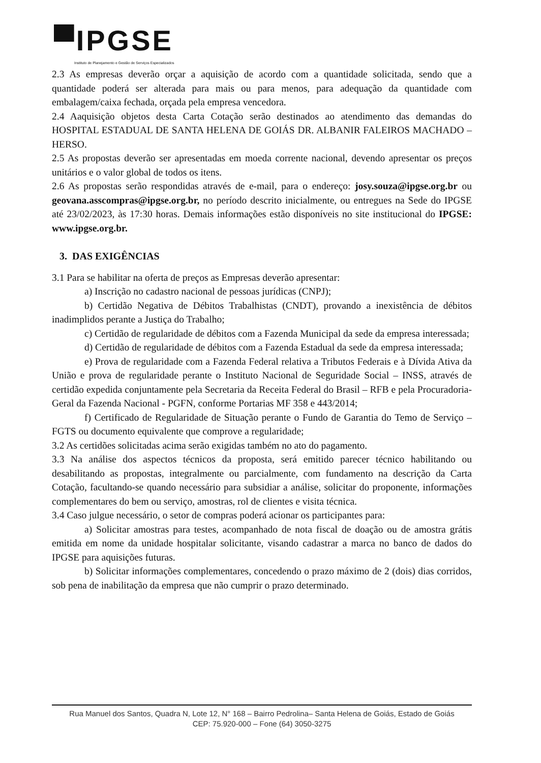▀IPGSE
Instituto de Planejamento e Gestão de Serviços Especializados
2.3 As empresas deverão orçar a aquisição de acordo com a quantidade solicitada, sendo que a quantidade poderá ser alterada para mais ou para menos, para adequação da quantidade com embalagem/caixa fechada, orçada pela empresa vencedora.
2.4 Aaquisição objetos desta Carta Cotação serão destinados ao atendimento das demandas do HOSPITAL ESTADUAL DE SANTA HELENA DE GOIÁS DR. ALBANIR FALEIROS MACHADO – HERSO.
2.5 As propostas deverão ser apresentadas em moeda corrente nacional, devendo apresentar os preços unitários e o valor global de todos os itens.
2.6 As propostas serão respondidas através de e-mail, para o endereço: josy.souza@ipgse.org.br ou geovana.asscompras@ipgse.org.br, no período descrito inicialmente, ou entregues na Sede do IPGSE até 23/02/2023, às 17:30 horas. Demais informações estão disponíveis no site institucional do IPGSE: www.ipgse.org.br.
3. DAS EXIGÊNCIAS
3.1 Para se habilitar na oferta de preços as Empresas deverão apresentar:
a) Inscrição no cadastro nacional de pessoas jurídicas (CNPJ);
b) Certidão Negativa de Débitos Trabalhistas (CNDT), provando a inexistência de débitos inadimplidos perante a Justiça do Trabalho;
c) Certidão de regularidade de débitos com a Fazenda Municipal da sede da empresa interessada;
d) Certidão de regularidade de débitos com a Fazenda Estadual da sede da empresa interessada;
e) Prova de regularidade com a Fazenda Federal relativa a Tributos Federais e à Dívida Ativa da União e prova de regularidade perante o Instituto Nacional de Seguridade Social – INSS, através de certidão expedida conjuntamente pela Secretaria da Receita Federal do Brasil – RFB e pela Procuradoria-Geral da Fazenda Nacional - PGFN, conforme Portarias MF 358 e 443/2014;
f) Certificado de Regularidade de Situação perante o Fundo de Garantia do Temo de Serviço – FGTS ou documento equivalente que comprove a regularidade;
3.2 As certidões solicitadas acima serão exigidas também no ato do pagamento.
3.3 Na análise dos aspectos técnicos da proposta, será emitido parecer técnico habilitando ou desabilitando as propostas, integralmente ou parcialmente, com fundamento na descrição da Carta Cotação, facultando-se quando necessário para subsidiar a análise, solicitar do proponente, informações complementares do bem ou serviço, amostras, rol de clientes e visita técnica.
3.4 Caso julgue necessário, o setor de compras poderá acionar os participantes para:
a) Solicitar amostras para testes, acompanhado de nota fiscal de doação ou de amostra grátis emitida em nome da unidade hospitalar solicitante, visando cadastrar a marca no banco de dados do IPGSE para aquisições futuras.
b) Solicitar informações complementares, concedendo o prazo máximo de 2 (dois) dias corridos, sob pena de inabilitação da empresa que não cumprir o prazo determinado.
Rua Manuel dos Santos, Quadra N, Lote 12, N° 168 – Bairro Pedrolina– Santa Helena de Goiás, Estado de Goiás
CEP: 75.920-000 – Fone (64) 3050-3275